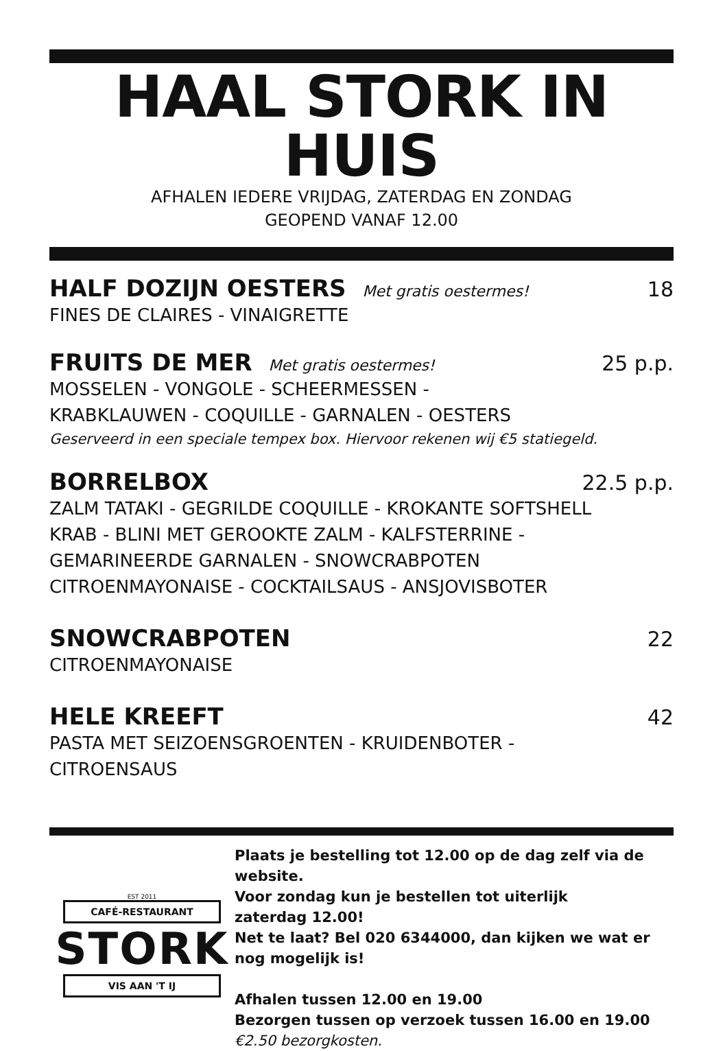HAAL STORK IN HUIS
AFHALEN IEDERE VRIJDAG, ZATERDAG EN ZONDAG
GEOPEND VANAF 12.00
HALF DOZIJN OESTERS Met gratis oestermes! 18
FINES DE CLAIRES - VINAIGRETTE
FRUITS DE MER Met gratis oestermes! 25 p.p.
MOSSELEN - VONGOLE - SCHEERMESSEN -
KRABKLAUWEN - COQUILLE - GARNALEN - OESTERS
Geserveerd in een speciale tempex box. Hiervoor rekenen wij €5 statiegeld.
BORRELBOX 22.5 p.p.
ZALM TATAKI - GEGRILDE COQUILLE - KROKANTE SOFTSHELL
KRAB - BLINI MET GEROOKTE ZALM - KALFSTERRINE -
GEMARINEERDE GARNALEN - SNOWCRABPOTEN
CITROENMAYONAISE - COCKTAILSAUS - ANSJOVISBOTER
SNOWCRABPOTEN 22
CITROENMAYONAISE
HELE KREEFT 42
PASTA MET SEIZOENSGROENTEN - KRUIDENBOTER -
CITROENSAUS
EST 2011
CAFÉ-RESTAURANT
STORK
VIS AAN 'T IJ
Plaats je bestelling tot 12.00 op de dag zelf via de website.
Voor zondag kun je bestellen tot uiterlijk
zaterdag 12.00!
Net te laat? Bel 020 6344000, dan kijken we wat er nog mogelijk is!
Afhalen tussen 12.00 en 19.00
Bezorgen tussen op verzoek tussen 16.00 en 19.00 €2.50 bezorgkosten.